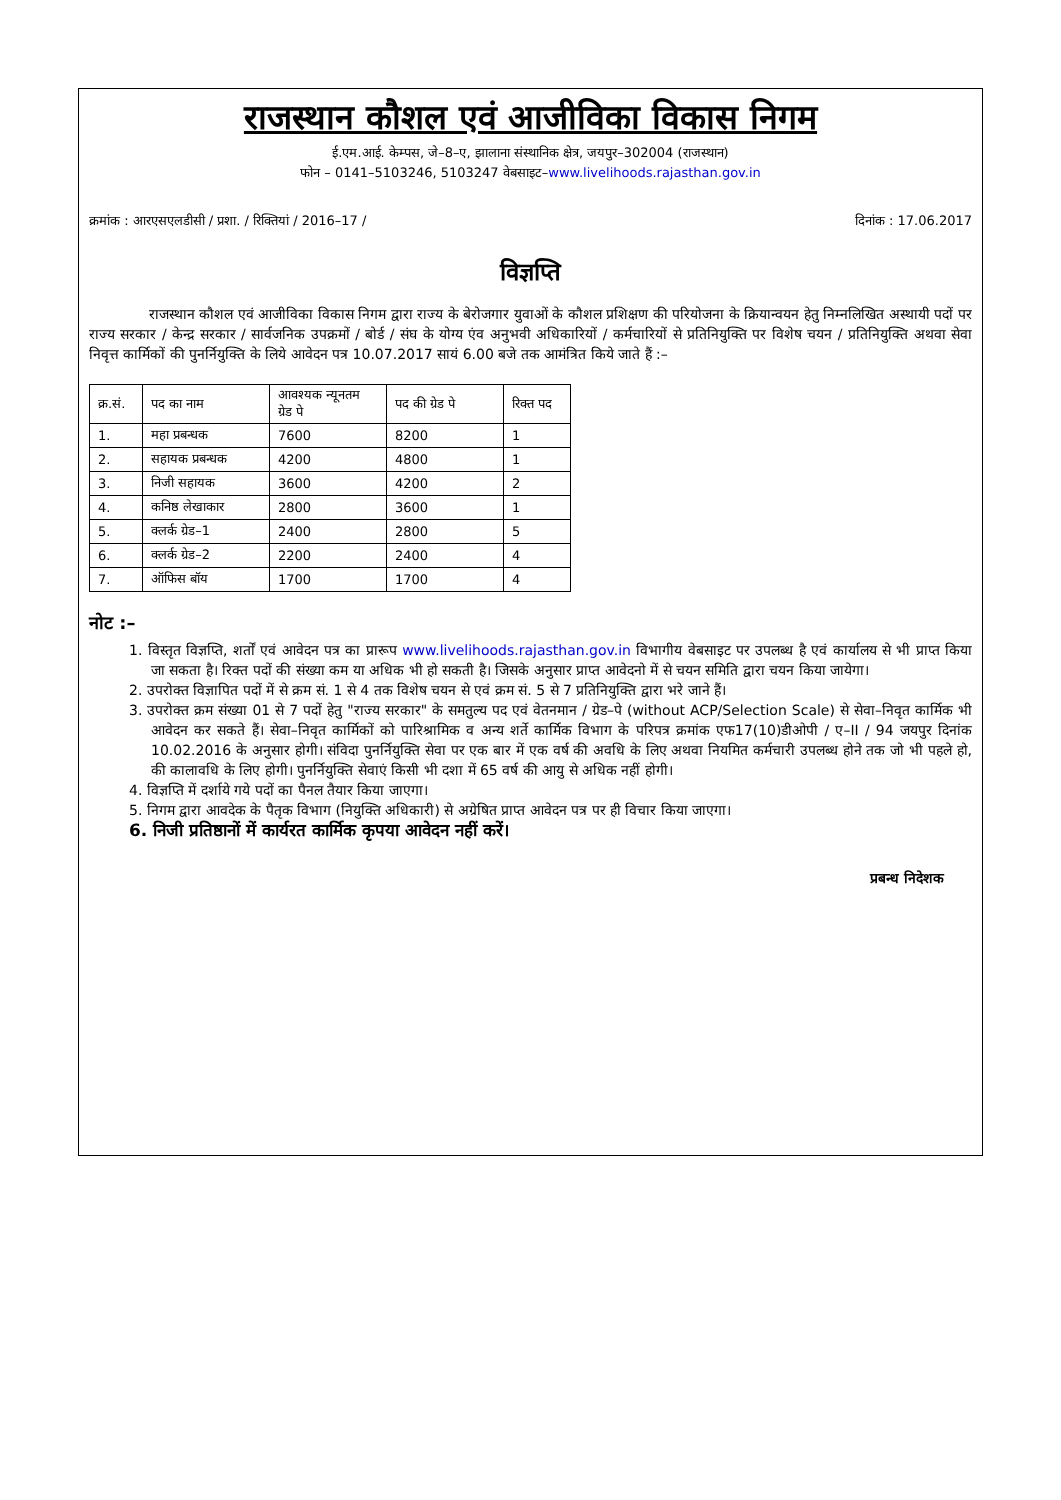राजस्थान कौशल एवं आजीविका विकास निगम
ई.एम.आई. केम्पस, जे–8–ए, झालाना संस्थानिक क्षेत्र, जयपुर–302004 (राजस्थान)
फोन – 0141–5103246, 5103247 वेबसाइट–www.livelihoods.rajasthan.gov.in
क्रमांक : आरएसएलडीसी / प्रशा. / रिक्तियां / 2016–17 / दिनांक : 17.06.2017
विज्ञप्ति
राजस्थान कौशल एवं आजीविका विकास निगम द्वारा राज्य के बेरोजगार युवाओं के कौशल प्रशिक्षण की परियोजना के क्रियान्वयन हेतु निम्नलिखित अस्थायी पदों पर राज्य सरकार / केन्द्र सरकार / सार्वजनिक उपक्रमों / बोर्ड / संघ के योग्य एंव अनुभवी अधिकारियों / कर्मचारियों से प्रतिनियुक्ति पर विशेष चयन / प्रतिनियुक्ति अथवा सेवा निवृत्त कार्मिकों की पुनर्नियुक्ति के लिये आवेदन पत्र 10.07.2017 सायं 6.00 बजे तक आमंत्रित किये जाते हैं :–
| क्र.सं. | पद का नाम | आवश्यक न्यूनतम ग्रेड पे | पद की ग्रेड पे | रिक्त पद |
| 1. | महा प्रबन्धक | 7600 | 8200 | 1 |
| 2. | सहायक प्रबन्धक | 4200 | 4800 | 1 |
| 3. | निजी सहायक | 3600 | 4200 | 2 |
| 4. | कनिष्ठ लेखाकार | 2800 | 3600 | 1 |
| 5. | क्लर्क ग्रेड–1 | 2400 | 2800 | 5 |
| 6. | क्लर्क ग्रेड–2 | 2200 | 2400 | 4 |
| 7. | ऑफिस बॉय | 1700 | 1700 | 4 |
नोट :–
1. विस्तृत विज्ञप्ति, शर्तों एवं आवेदन पत्र का प्रारूप www.livelihoods.rajasthan.gov.in विभागीय वेबसाइट पर उपलब्ध है एवं कार्यालय से भी प्राप्त किया जा सकता है। रिक्त पदों की संख्या कम या अधिक भी हो सकती है। जिसके अनुसार प्राप्त आवेदनो में से चयन समिति द्वारा चयन किया जायेगा।
2. उपरोक्त विज्ञापित पदों में से क्रम सं. 1 से 4 तक विशेष चयन से एवं क्रम सं. 5 से 7 प्रतिनियुक्ति द्वारा भरे जाने हैं।
3. उपरोक्त क्रम संख्या 01 से 7 पदों हेतु "राज्य सरकार" के समतुल्य पद एवं वेतनमान / ग्रेड–पे (without ACP/Selection Scale) से सेवा–निवृत कार्मिक भी आवेदन कर सकते हैं। सेवा–निवृत कार्मिकों को पारिश्रामिक व अन्य शर्ते कार्मिक विभाग के परिपत्र क्रमांक एफ17(10)डीओपी / ए–II / 94 जयपुर दिनांक 10.02.2016 के अनुसार होगी। संविदा पुनर्नियुक्ति सेवा पर एक बार में एक वर्ष की अवधि के लिए अथवा नियमित कर्मचारी उपलब्ध होने तक जो भी पहले हो, की कालावधि के लिए होगी। पुनर्नियुक्ति सेवाएं किसी भी दशा में 65 वर्ष की आयु से अधिक नहीं होगी।
4. विज्ञप्ति में दर्शाये गये पदों का पैनल तैयार किया जाएगा।
5. निगम द्वारा आवदेक के पैतृक विभाग (नियुक्ति अधिकारी) से अग्रेषित प्राप्त आवेदन पत्र पर ही विचार किया जाएगा।
6. निजी प्रतिष्ठानों में कार्यरत कार्मिक कृपया आवेदन नहीं करें।
प्रबन्ध निदेशक